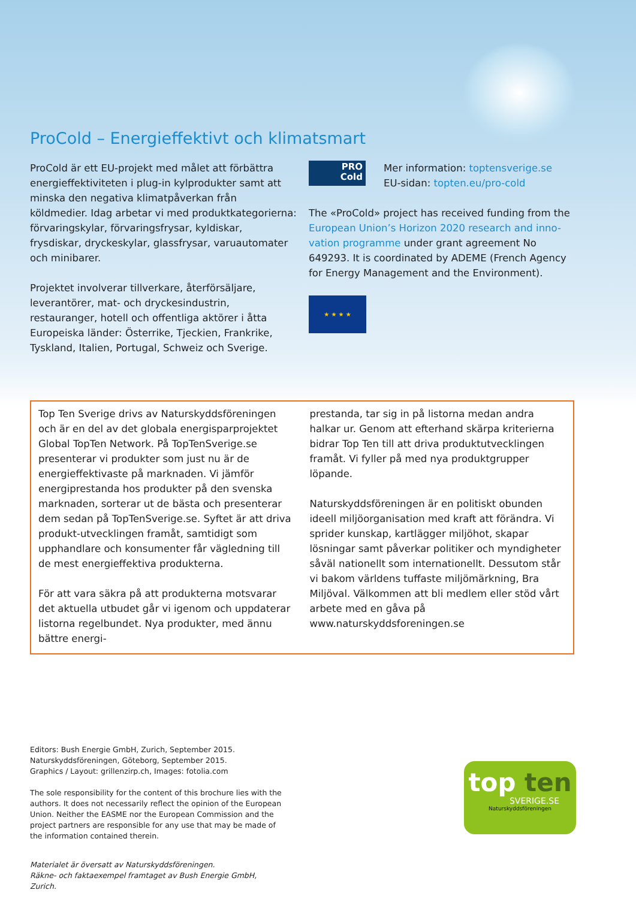ProCold – Energieffektivt och klimatsmart
ProCold är ett EU-projekt med målet att förbättra energieffektiviteten i plug-in kylprodukter samt att minska den negativa klimatpåverkan från köldmedier. Idag arbetar vi med produktkategorierna: förvaringskylar, förvaringsfrysar, kyldiskar, frysdiskar, dryckeskylar, glassfrysar, varuautomater och minibarer.
Projektet involverar tillverkare, återförsäljare, leverantörer, mat- och dryckesindustrin, restauranger, hotell och offentliga aktörer i åtta Europeiska länder: Österrike, Tjeckien, Frankrike, Tyskland, Italien, Portugal, Schweiz och Sverige.
PRO
Cold
Mer information: toptensverige.se
EU-sidan: topten.eu/pro-cold
The «ProCold» project has received funding from the European Union’s Horizon 2020 research and inno-vation programme under grant agreement No 649293. It is coordinated by ADEME (French Agency for Energy Management and the Environment).
★ ★ ★ ★
Top Ten Sverige drivs av Naturskyddsföreningen och är en del av det globala energisparprojektet Global TopTen Network. På TopTenSverige.se presenterar vi produkter som just nu är de energieffektivaste på marknaden. Vi jämför energiprestanda hos produkter på den svenska marknaden, sorterar ut de bästa och presenterar dem sedan på TopTenSverige.se. Syftet är att driva produkt-utvecklingen framåt, samtidigt som upphandlare och konsumenter får vägledning till de mest energieffektiva produkterna.
För att vara säkra på att produkterna motsvarar det aktuella utbudet går vi igenom och uppdaterar listorna regelbundet. Nya produkter, med ännu bättre energi-
prestanda, tar sig in på listorna medan andra halkar ur. Genom att efterhand skärpa kriterierna bidrar Top Ten till att driva produktutvecklingen framåt. Vi fyller på med nya produktgrupper löpande.
Naturskyddsföreningen är en politiskt obunden ideell miljöorganisation med kraft att förändra. Vi sprider kunskap, kartlägger miljöhot, skapar lösningar samt påverkar politiker och myndigheter såväl nationellt som internationellt. Dessutom står vi bakom världens tuffaste miljömärkning, Bra Miljöval. Välkommen att bli medlem eller stöd vårt arbete med en gåva på www.naturskyddsforeningen.se
Editors: Bush Energie GmbH, Zurich, September 2015.
Naturskyddsföreningen, Göteborg, September 2015.
Graphics / Layout: grillenzirp.ch, Images: fotolia.com
The sole responsibility for the content of this brochure lies with the authors. It does not necessarily reflect the opinion of the European Union. Neither the EASME nor the European Commission and the project partners are responsible for any use that may be made of the information contained therein.
Materialet är översatt av Naturskyddsföreningen.
Räkne- och faktaexempel framtaget av Bush Energie GmbH, Zurich.
top ten
SVERIGE.SE
Naturskyddsföreningen